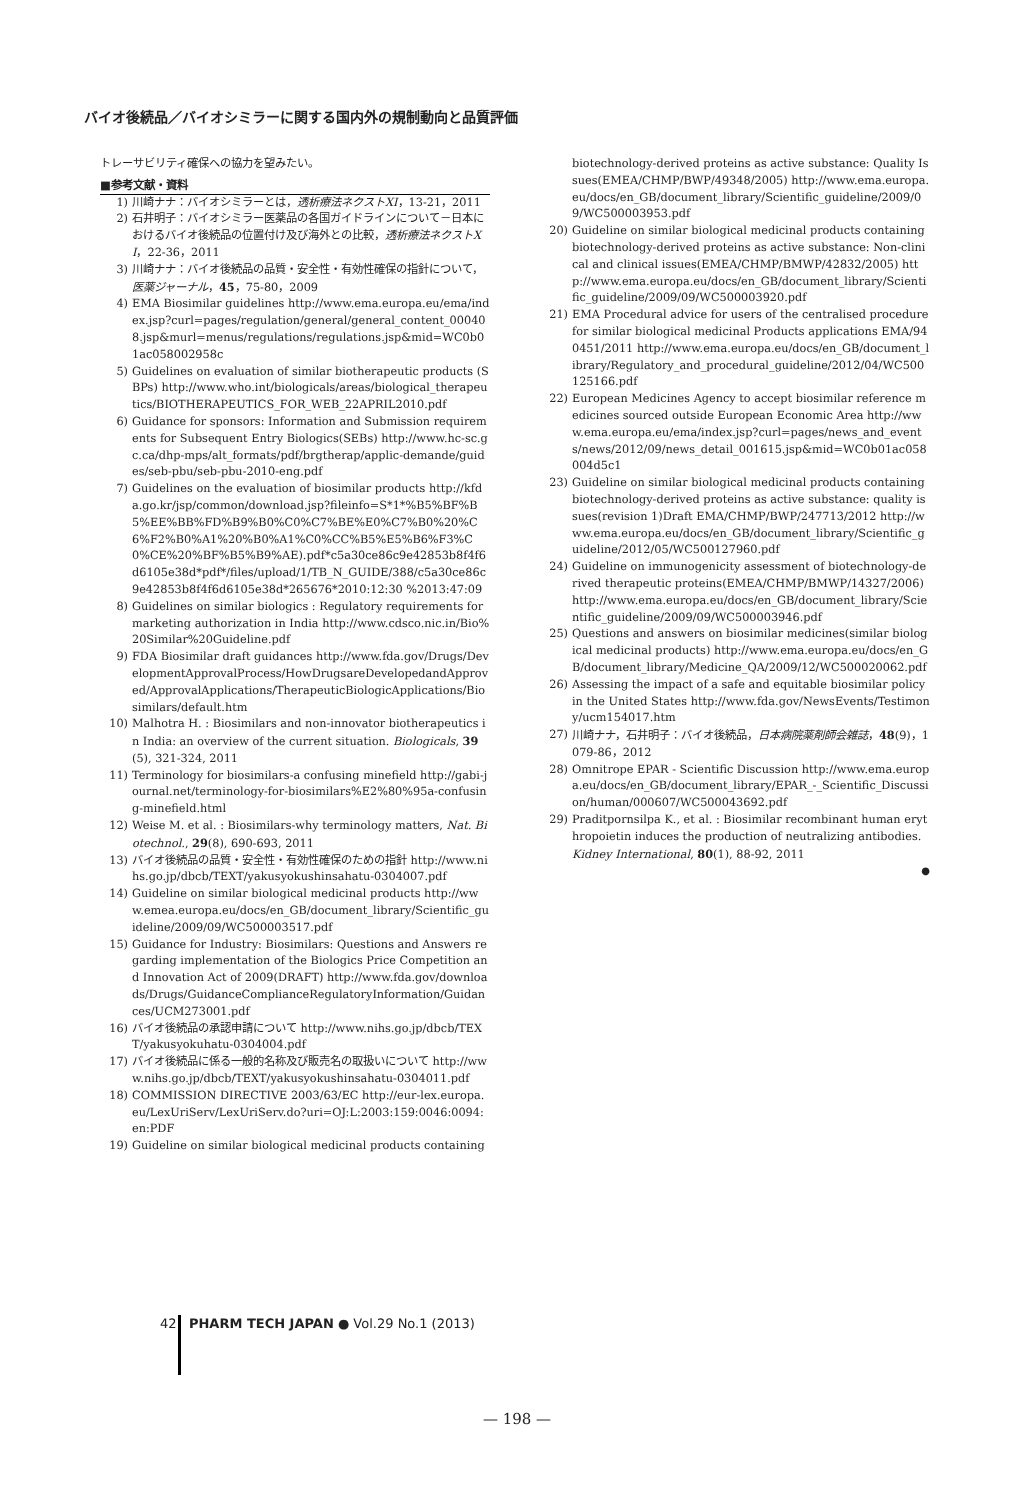バイオ後続品／バイオシミラーに関する国内外の規制動向と品質評価
トレーサビリティ確保への協力を望みたい。
■参考文献・資料
1) 川崎ナナ：バイオシミラーとは，透析療法ネクストXI，13-21，2011
2) 石井明子：バイオシミラー医薬品の各国ガイドラインについて－日本におけるバイオ後続品の位置付け及び海外との比較，透析療法ネクストXI，22-36，2011
3) 川崎ナナ：バイオ後続品の品質・安全性・有効性確保の指針について，医薬ジャーナル，45，75-80，2009
4) EMA Biosimilar guidelines http://www.ema.europa.eu/ema/index.jsp?curl=pages/regulation/general/general_content_000408.jsp&murl=menus/regulations/regulations.jsp&mid=WC0b01ac058002958c
5) Guidelines on evaluation of similar biotherapeutic products (SBPs) http://www.who.int/biologicals/areas/biological_therapeutics/BIOTHERAPEUTICS_FOR_WEB_22APRIL2010.pdf
6) Guidance for sponsors: Information and Submission requirements for Subsequent Entry Biologics(SEBs) http://www.hc-sc.gc.ca/dhp-mps/alt_formats/pdf/brgtherap/applic-demande/guides/seb-pbu/seb-pbu-2010-eng.pdf
7) Guidelines on the evaluation of biosimilar products http://kfda.go.kr/jsp/common/download.jsp?fileinfo=S*1*%B5%BF%B5%EE%BB%FD%B9%B0%C0%C7%BE%E0%C7%B0%20%C6%F2%B0%A1%20%B0%A1%C0%CC%B5%E5%B6%F3%C0%CE%20%BF%B5%B9%AE).pdf*c5a30ce86c9e42853b8f4f6d6105e38d*pdf*/files/upload/1/TB_N_GUIDE/388/c5a30ce86c9e42853b8f4f6d6105e38d*265676*2010:12:30 %2013:47:09
8) Guidelines on similar biologics : Regulatory requirements for marketing authorization in India http://www.cdsco.nic.in/Bio%20Similar%20Guideline.pdf
9) FDA Biosimilar draft guidances http://www.fda.gov/Drugs/DevelopmentApprovalProcess/HowDrugsareDevelopedandApproved/ApprovalApplications/TherapeuticBiologicApplications/Biosimilars/default.htm
10) Malhotra H. : Biosimilars and non-innovator biotherapeutics in India: an overview of the current situation. Biologicals, 39(5), 321-324, 2011
11) Terminology for biosimilars-a confusing minefield http://gabi-journal.net/terminology-for-biosimilars%E2%80%95a-confusing-minefield.html
12) Weise M. et al. : Biosimilars-why terminology matters, Nat. Biotechnol., 29(8), 690-693, 2011
13) バイオ後続品の品質・安全性・有効性確保のための指針 http://www.nihs.go.jp/dbcb/TEXT/yakusyokushinsahatu-0304007.pdf
14) Guideline on similar biological medicinal products http://www.emea.europa.eu/docs/en_GB/document_library/Scientific_guideline/2009/09/WC500003517.pdf
15) Guidance for Industry: Biosimilars: Questions and Answers regarding implementation of the Biologics Price Competition and Innovation Act of 2009(DRAFT) http://www.fda.gov/downloads/Drugs/GuidanceComplianceRegulatoryInformation/Guidances/UCM273001.pdf
16) バイオ後続品の承認申請について http://www.nihs.go.jp/dbcb/TEXT/yakusyokuhatu-0304004.pdf
17) バイオ後続品に係る一般的名称及び販売名の取扱いについて http://www.nihs.go.jp/dbcb/TEXT/yakusyokushinsahatu-0304011.pdf
18) COMMISSION DIRECTIVE 2003/63/EC http://eur-lex.europa.eu/LexUriServ/LexUriServ.do?uri=OJ:L:2003:159:0046:0094:en:PDF
19) Guideline on similar biological medicinal products containing
biotechnology-derived proteins as active substance: Quality Issues(EMEA/CHMP/BWP/49348/2005) http://www.ema.europa.eu/docs/en_GB/document_library/Scientific_guideline/2009/09/WC500003953.pdf
20) Guideline on similar biological medicinal products containing biotechnology-derived proteins as active substance: Non-clinical and clinical issues(EMEA/CHMP/BMWP/42832/2005) http://www.ema.europa.eu/docs/en_GB/document_library/Scientific_guideline/2009/09/WC500003920.pdf
21) EMA Procedural advice for users of the centralised procedure for similar biological medicinal Products applications EMA/940451/2011 http://www.ema.europa.eu/docs/en_GB/document_library/Regulatory_and_procedural_guideline/2012/04/WC500125166.pdf
22) European Medicines Agency to accept biosimilar reference medicines sourced outside European Economic Area http://www.ema.europa.eu/ema/index.jsp?curl=pages/news_and_events/news/2012/09/news_detail_001615.jsp&mid=WC0b01ac058004d5c1
23) Guideline on similar biological medicinal products containing biotechnology-derived proteins as active substance: quality issues(revision 1)Draft EMA/CHMP/BWP/247713/2012 http://www.ema.europa.eu/docs/en_GB/document_library/Scientific_guideline/2012/05/WC500127960.pdf
24) Guideline on immunogenicity assessment of biotechnology-derived therapeutic proteins(EMEA/CHMP/BMWP/14327/2006) http://www.ema.europa.eu/docs/en_GB/document_library/Scientific_guideline/2009/09/WC500003946.pdf
25) Questions and answers on biosimilar medicines(similar biological medicinal products) http://www.ema.europa.eu/docs/en_GB/document_library/Medicine_QA/2009/12/WC500020062.pdf
26) Assessing the impact of a safe and equitable biosimilar policy in the United States http://www.fda.gov/NewsEvents/Testimony/ucm154017.htm
27) 川崎ナナ，石井明子：バイオ後続品，日本病院薬剤師会雑誌，48(9)，1079-86，2012
28) Omnitrope EPAR - Scientific Discussion http://www.ema.europa.eu/docs/en_GB/document_library/EPAR_-_Scientific_Discussion/human/000607/WC500043692.pdf
29) Praditpornsilpa K., et al. : Biosimilar recombinant human erythropoietin induces the production of neutralizing antibodies. Kidney International, 80(1), 88-92, 2011
●
42 PHARM TECH JAPAN ● Vol.29 No.1 (2013)
— 198 —